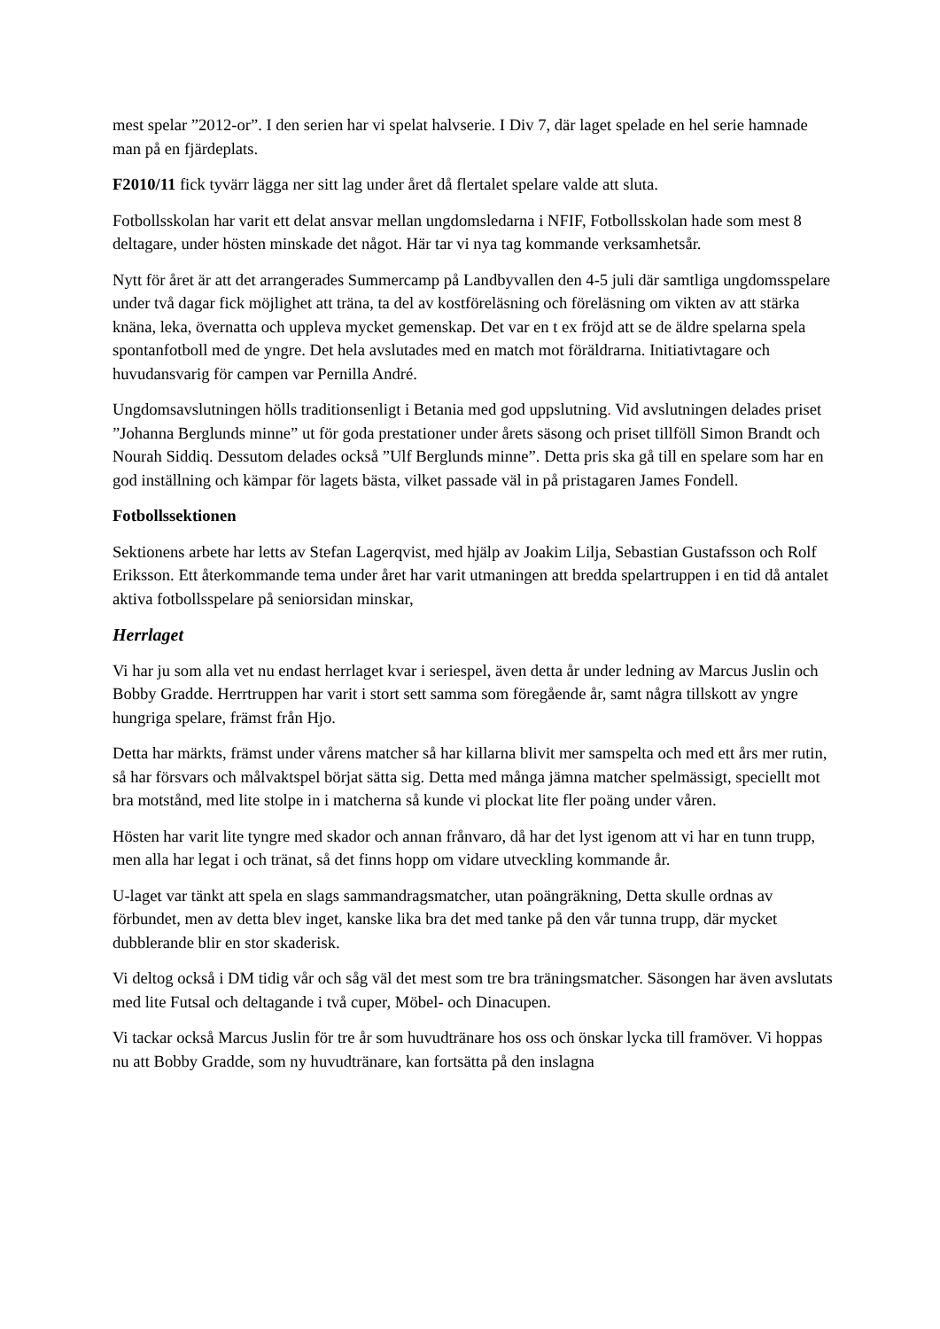mest spelar ”2012-or”. I den serien har vi spelat halvserie. I Div 7, där laget spelade en hel serie hamnade man på en fjärdeplats.
F2010/11 fick tyvärr lägga ner sitt lag under året då flertalet spelare valde att sluta.
Fotbollsskolan har varit ett delat ansvar mellan ungdomsledarna i NFIF, Fotbollsskolan hade som mest 8 deltagare, under hösten minskade det något. Här tar vi nya tag kommande verksamhetsår.
Nytt för året är att det arrangerades Summercamp på Landbyvallen den 4-5 juli där samtliga ungdomsspelare under två dagar fick möjlighet att träna, ta del av kostföreläsning och föreläsning om vikten av att stärka knäna, leka, övernatta och uppleva mycket gemenskap. Det var en t ex fröjd att se de äldre spelarna spela spontanfotboll med de yngre. Det hela avslutades med en match mot föräldrarna. Initiativtagare och huvudansvarig för campen var Pernilla André.
Ungdomsavslutningen hölls traditionsenligt i Betania med god uppslutning. Vid avslutningen delades priset ”Johanna Berglunds minne” ut för goda prestationer under årets säsong och priset tillföll Simon Brandt och Nourah Siddiq. Dessutom delades också ”Ulf Berglunds minne”. Detta pris ska gå till en spelare som har en god inställning och kämpar för lagets bästa, vilket passade väl in på pristagaren James Fondell.
Fotbollssektionen
Sektionens arbete har letts av Stefan Lagerqvist, med hjälp av Joakim Lilja, Sebastian Gustafsson och Rolf Eriksson. Ett återkommande tema under året har varit utmaningen att bredda spelartruppen i en tid då antalet aktiva fotbollsspelare på seniorsidan minskar,
Herrlaget
Vi har ju som alla vet nu endast herrlaget kvar i seriespel, även detta år under ledning av Marcus Juslin och Bobby Gradde. Herrtruppen har varit i stort sett samma som föregående år, samt några tillskott av yngre hungriga spelare, främst från Hjo.
Detta har märkts, främst under vårens matcher så har killarna blivit mer samspelta och med ett års mer rutin, så har försvars och målvaktspel börjat sätta sig. Detta med många jämna matcher spelmässigt, speciellt mot bra motstånd, med lite stolpe in i matcherna så kunde vi plockat lite fler poäng under våren.
Hösten har varit lite tyngre med skador och annan frånvaro, då har det lyst igenom att vi har en tunn trupp, men alla har legat i och tränat, så det finns hopp om vidare utveckling kommande år.
U-laget var tänkt att spela en slags sammandragsmatcher, utan poängräkning, Detta skulle ordnas av förbundet, men av detta blev inget, kanske lika bra det med tanke på den vår tunna trupp, där mycket dubblerande blir en stor skaderisk.
Vi deltog också i DM tidig vår och såg väl det mest som tre bra träningsmatcher. Säsongen har även avslutats med lite Futsal och deltagande i två cuper, Möbel- och Dinacupen.
Vi tackar också Marcus Juslin för tre år som huvudtränare hos oss och önskar lycka till framöver. Vi hoppas nu att Bobby Gradde, som ny huvudtränare, kan fortsätta på den inslagna